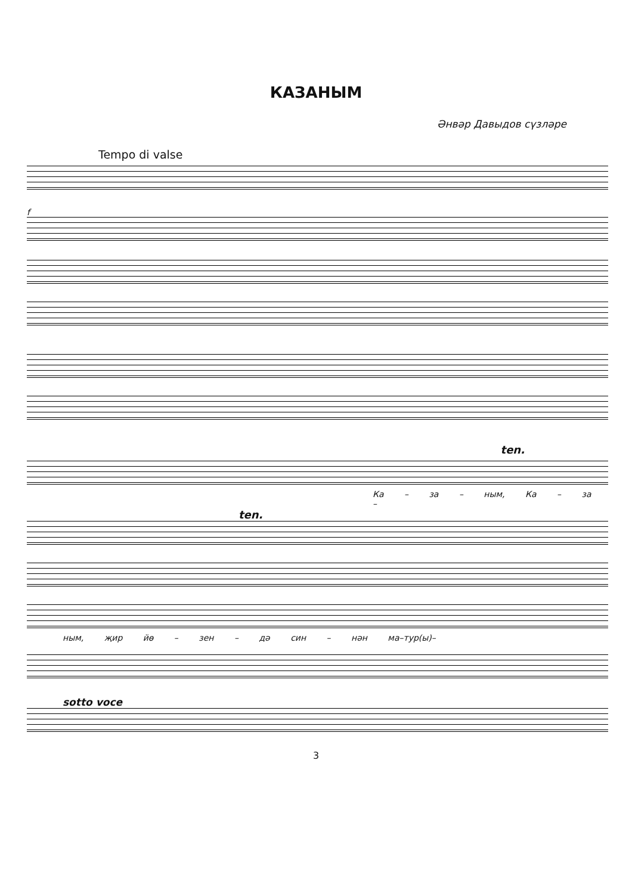КАЗАНЫМ
Әнвәр Давыдов сүзләре
Tempo di valse
f
ten.
Ка – за – ным, Ка – за –
ten.
ным, җир йө – зен – дә син – нән ма–тур(ы)–
sotto voce
3